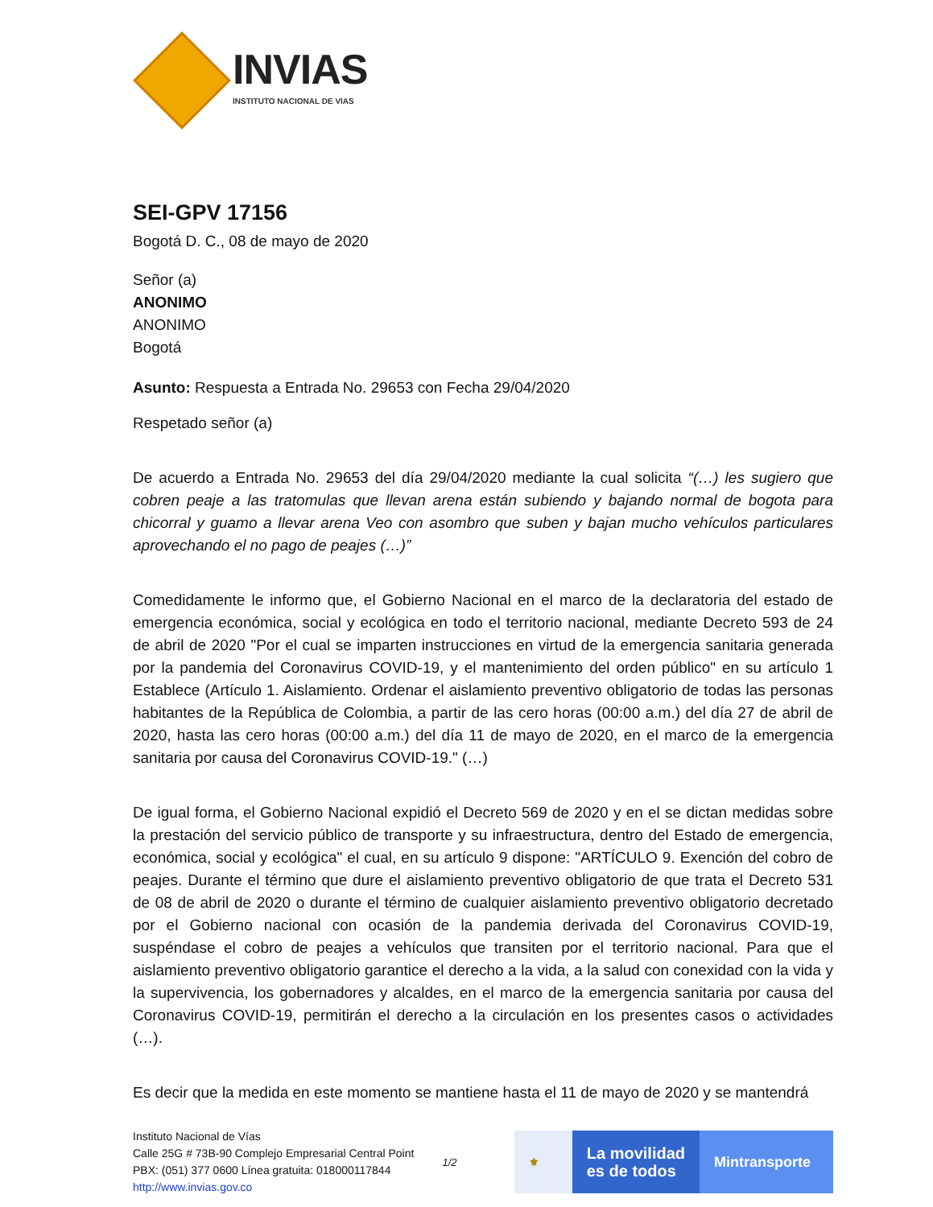INVIAS
INSTITUTO NACIONAL DE VIAS
SEI-GPV 17156
Bogotá D. C., 08 de mayo de 2020
Señor (a)
ANONIMO
ANONIMO
Bogotá
Asunto: Respuesta a Entrada No. 29653 con Fecha 29/04/2020
Respetado señor (a)
De acuerdo a Entrada No. 29653 del día 29/04/2020 mediante la cual solicita “(…) les sugiero que cobren peaje a las tratomulas que llevan arena están subiendo y bajando normal de bogota para chicorral y guamo a llevar arena Veo con asombro que suben y bajan mucho vehículos particulares aprovechando el no pago de peajes (…)”
Comedidamente le informo que, el Gobierno Nacional en el marco de la declaratoria del estado de emergencia económica, social y ecológica en todo el territorio nacional, mediante Decreto 593 de 24 de abril de 2020 "Por el cual se imparten instrucciones en virtud de la emergencia sanitaria generada por la pandemia del Coronavirus COVID-19, y el mantenimiento del orden público" en su artículo 1 Establece (Artículo 1. Aislamiento. Ordenar el aislamiento preventivo obligatorio de todas las personas habitantes de la República de Colombia, a partir de las cero horas (00:00 a.m.) del día 27 de abril de 2020, hasta las cero horas (00:00 a.m.) del día 11 de mayo de 2020, en el marco de la emergencia sanitaria por causa del Coronavirus COVID-19." (…)
De igual forma, el Gobierno Nacional expidió el Decreto 569 de 2020 y en el se dictan medidas sobre la prestación del servicio público de transporte y su infraestructura, dentro del Estado de emergencia, económica, social y ecológica" el cual, en su artículo 9 dispone: "ARTÍCULO 9. Exención del cobro de peajes. Durante el término que dure el aislamiento preventivo obligatorio de que trata el Decreto 531 de 08 de abril de 2020 o durante el término de cualquier aislamiento preventivo obligatorio decretado por el Gobierno nacional con ocasión de la pandemia derivada del Coronavirus COVID-19, suspéndase el cobro de peajes a vehículos que transiten por el territorio nacional. Para que el aislamiento preventivo obligatorio garantice el derecho a la vida, a la salud con conexidad con la vida y la supervivencia, los gobernadores y alcaldes, en el marco de la emergencia sanitaria por causa del Coronavirus COVID-19, permitirán el derecho a la circulación en los presentes casos o actividades (…).
Es decir que la medida en este momento se mantiene hasta el 11 de mayo de 2020 y se mantendrá
Instituto Nacional de Vías
Calle 25G # 73B-90 Complejo Empresarial Central Point
PBX: (051) 377 0600 Línea gratuita: 018000117844
http://www.invias.gov.co
1/2
⚜
La movilidad
es de todos
Mintransporte